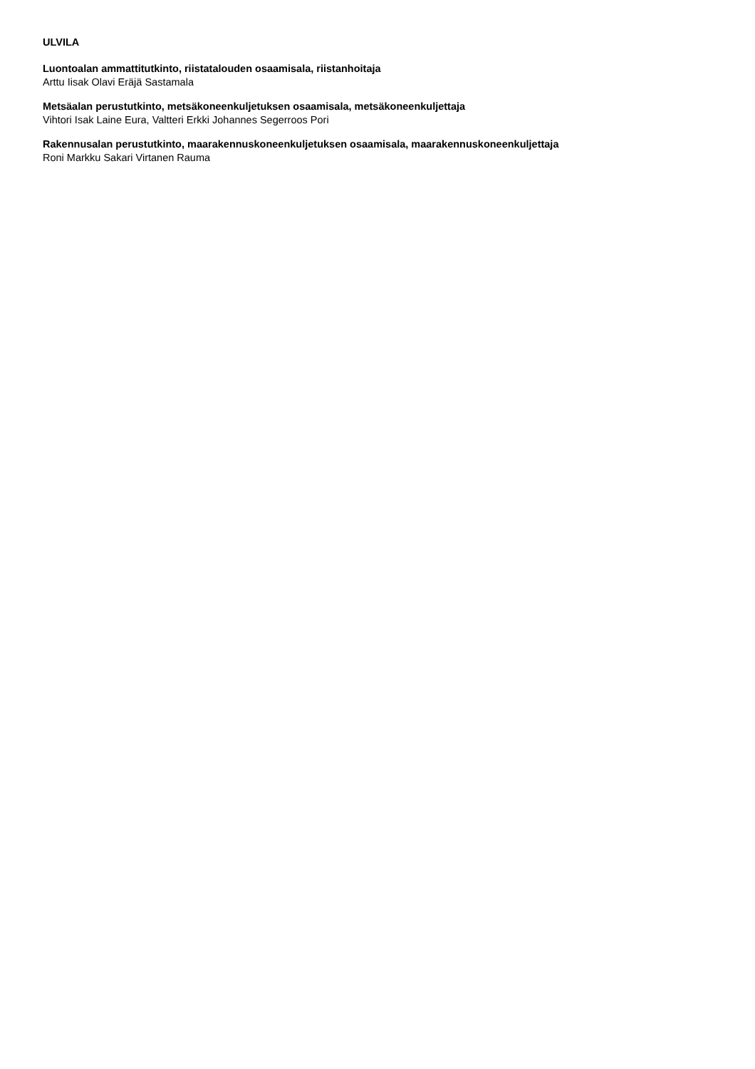ULVILA
Luontoalan ammattitutkinto, riistatalouden osaamisala, riistanhoitaja
Arttu Iisak Olavi Eräjä Sastamala
Metsäalan perustutkinto, metsäkoneenkuljetuksen osaamisala, metsäkoneenkuljettaja
Vihtori Isak Laine Eura, Valtteri Erkki Johannes Segerroos Pori
Rakennusalan perustutkinto, maarakennuskoneenkuljetuksen osaamisala, maarakennuskoneenkuljettaja
Roni Markku Sakari Virtanen Rauma